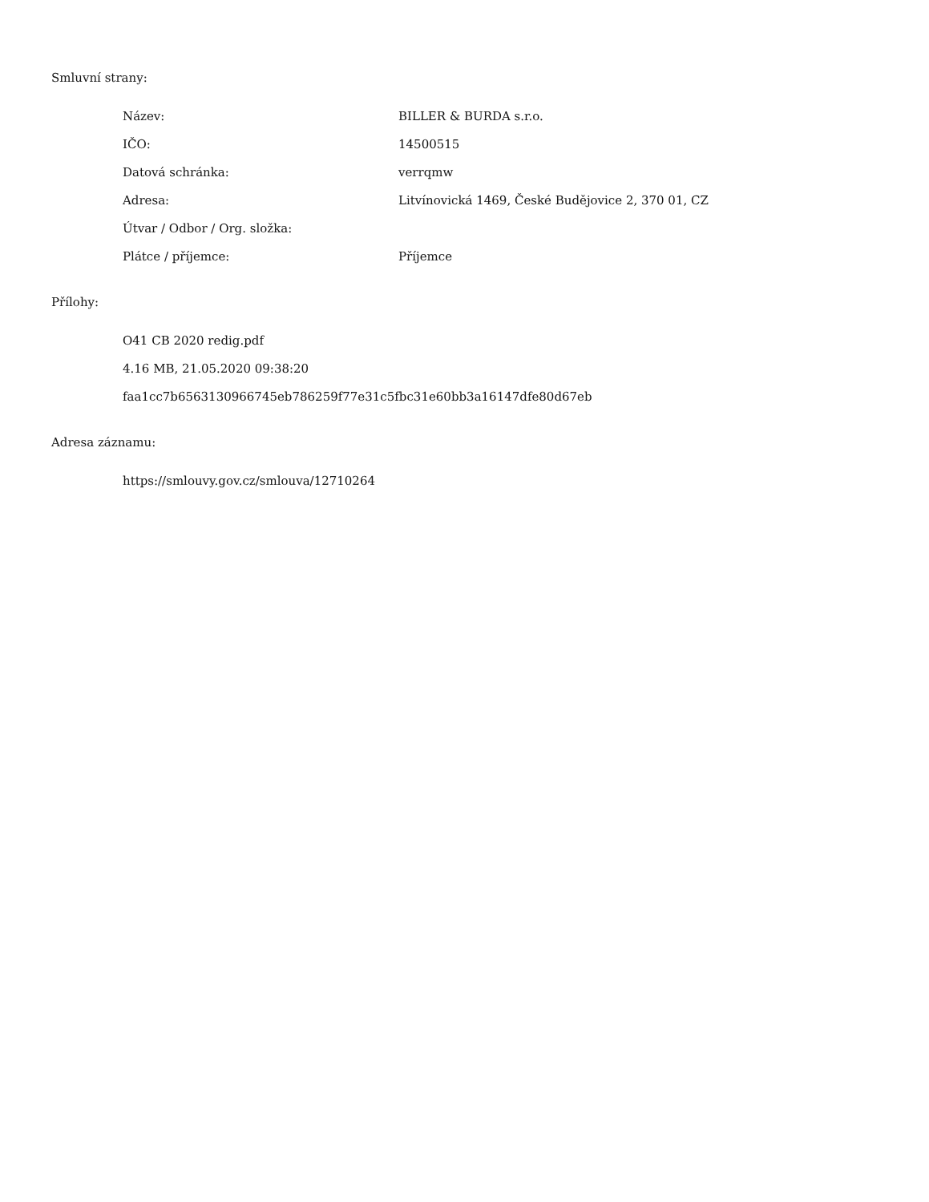Smluvní strany:
| Název: | BILLER & BURDA s.r.o. |
| IČO: | 14500515 |
| Datová schránka: | verrqmw |
| Adresa: | Litvínovická 1469, České Budějovice 2, 370 01, CZ |
| Útvar / Odbor / Org. složka: | |
| Plátce / příjemce: | Příjemce |
Přílohy:
O41 CB 2020 redig.pdf
4.16 MB, 21.05.2020 09:38:20
faa1cc7b6563130966745eb786259f77e31c5fbc31e60bb3a16147dfe80d67eb
Adresa záznamu:
https://smlouvy.gov.cz/smlouva/12710264